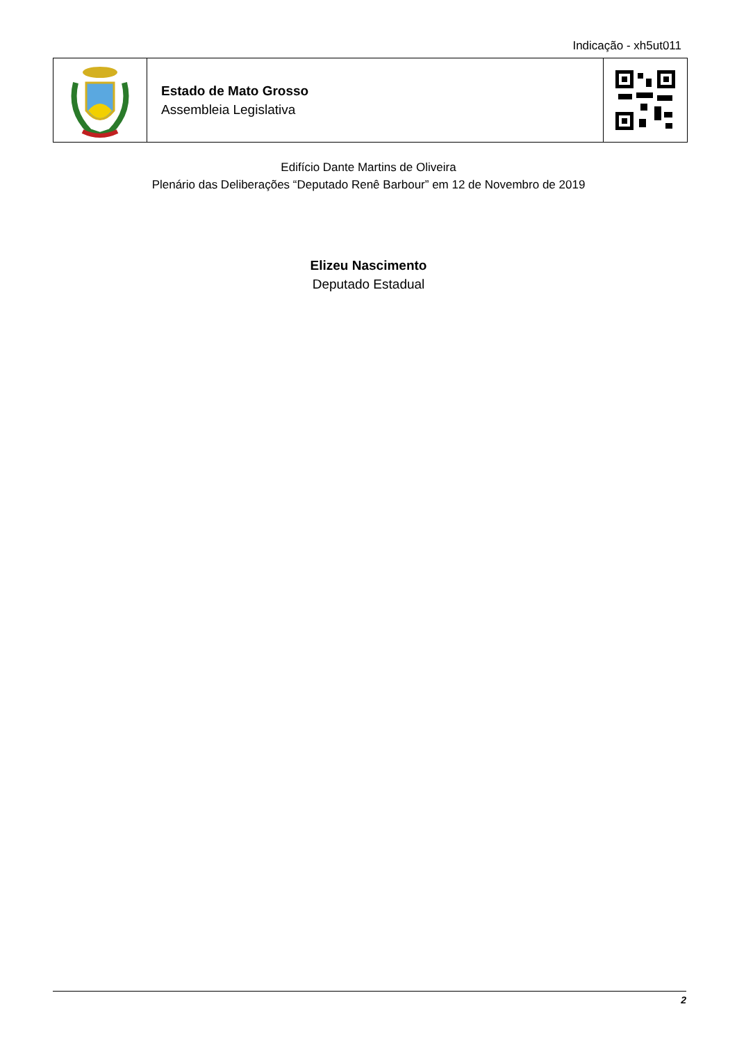Indicação - xh5ut011
Estado de Mato Grosso
Assembleia Legislativa
Edifício Dante Martins de Oliveira
Plenário das Deliberações “Deputado Renê Barbour” em 12 de Novembro de 2019
Elizeu Nascimento
Deputado Estadual
2